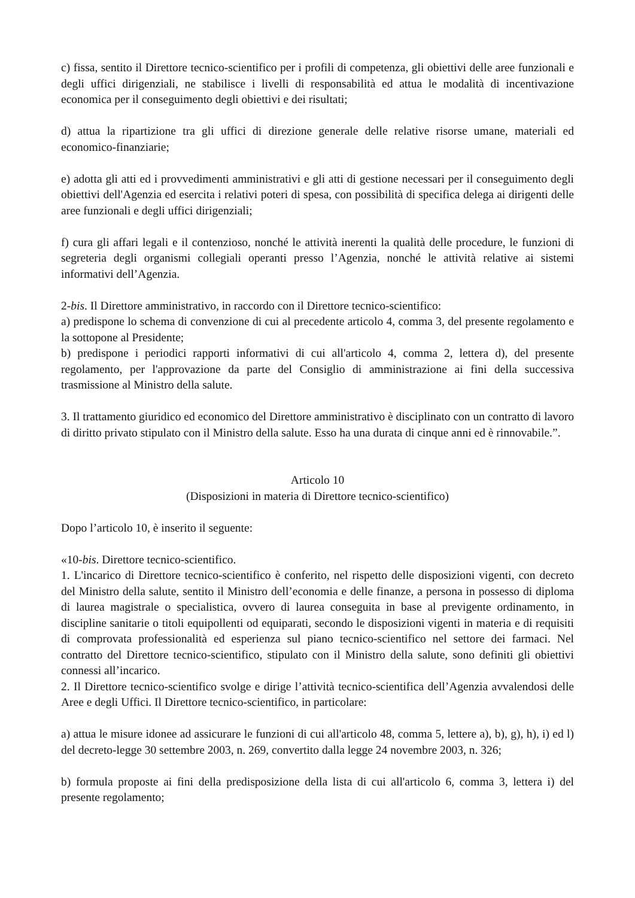c) fissa, sentito il Direttore tecnico-scientifico per i profili di competenza, gli obiettivi delle aree funzionali e degli uffici dirigenziali, ne stabilisce i livelli di responsabilità ed attua le modalità di incentivazione economica per il conseguimento degli obiettivi e dei risultati;
d) attua la ripartizione tra gli uffici di direzione generale delle relative risorse umane, materiali ed economico-finanziarie;
e) adotta gli atti ed i provvedimenti amministrativi e gli atti di gestione necessari per il conseguimento degli obiettivi dell'Agenzia ed esercita i relativi poteri di spesa, con possibilità di specifica delega ai dirigenti delle aree funzionali e degli uffici dirigenziali;
f) cura gli affari legali e il contenzioso, nonché le attività inerenti la qualità delle procedure, le funzioni di segreteria degli organismi collegiali operanti presso l’Agenzia, nonché le attività relative ai sistemi informativi dell’Agenzia.
2-bis. Il Direttore amministrativo, in raccordo con il Direttore tecnico-scientifico:
a) predispone lo schema di convenzione di cui al precedente articolo 4, comma 3, del presente regolamento e la sottopone al Presidente;
b) predispone i periodici rapporti informativi di cui all'articolo 4, comma 2, lettera d), del presente regolamento, per l'approvazione da parte del Consiglio di amministrazione ai fini della successiva trasmissione al Ministro della salute.
3. Il trattamento giuridico ed economico del Direttore amministrativo è disciplinato con un contratto di lavoro di diritto privato stipulato con il Ministro della salute. Esso ha una durata di cinque anni ed è rinnovabile.”.
Articolo 10
(Disposizioni in materia di Direttore tecnico-scientifico)
Dopo l’articolo 10, è inserito il seguente:
«10-bis. Direttore tecnico-scientifico.
1. L'incarico di Direttore tecnico-scientifico è conferito, nel rispetto delle disposizioni vigenti, con decreto del Ministro della salute, sentito il Ministro dell’economia e delle finanze, a persona in possesso di diploma di laurea magistrale o specialistica, ovvero di laurea conseguita in base al previgente ordinamento, in discipline sanitarie o titoli equipollenti od equiparati, secondo le disposizioni vigenti in materia e di requisiti di comprovata professionalità ed esperienza sul piano tecnico-scientifico nel settore dei farmaci. Nel contratto del Direttore tecnico-scientifico, stipulato con il Ministro della salute, sono definiti gli obiettivi connessi all’incarico.
2. Il Direttore tecnico-scientifico svolge e dirige l’attività tecnico-scientifica dell’Agenzia avvalendosi delle Aree e degli Uffici. Il Direttore tecnico-scientifico, in particolare:
a) attua le misure idonee ad assicurare le funzioni di cui all'articolo 48, comma 5, lettere a), b), g), h), i) ed l) del decreto-legge 30 settembre 2003, n. 269, convertito dalla legge 24 novembre 2003, n. 326;
b) formula proposte ai fini della predisposizione della lista di cui all'articolo 6, comma 3, lettera i) del presente regolamento;